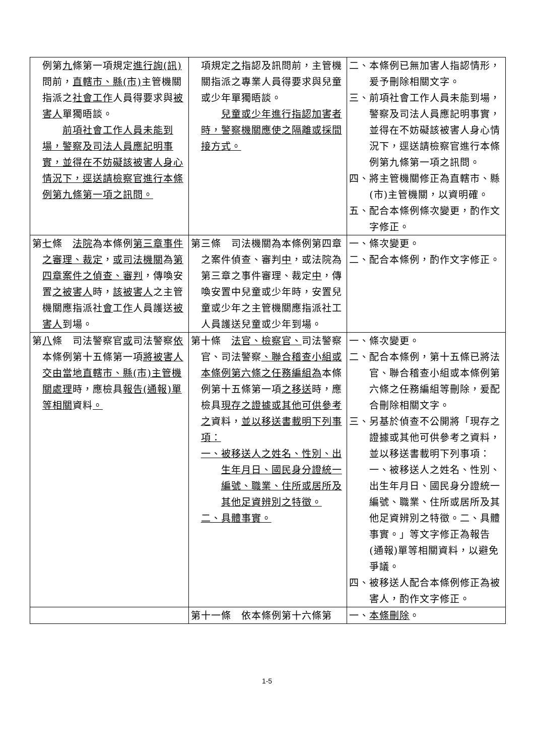| 例第 九 條第一項規定 進行詢(訊) 問前， 直轄市、縣(市) 主管機關指派之 社會工作 人員得要求與 被害人 單獨晤談。 前項社會工作人員未能到場，警察及司法人員應記明事實，並得在不妨礙該被害人身心情況下，逕送請檢察官進行本條例第九條第一項之訊問。 | 項規定 之 指認及訊問前，主管機關指派之專業人員得要求與兒童或少年單獨晤談。 兒童或少年進行指認加害者時，警察機關應使之隔離或採間接方式。 | 二、本條例已無加害人指認情形，爰予刪除相關文字。 三、前項社會工作人員未能到場，警察及司法人員應記明事實，並得在不妨礙該被害人身心情況下，逕送請檢察官進行本條例第九條第一項之訊問。 四、將主管機關修正為直轄市、縣 (市)主管機關，以資明確。 五、配合本條例條次變更，酌作文字修正。 |
| 第 七 條 法院 為本條例 第三章事件之審理、裁定 ， 或司法機關 為 第四章案件之偵查、審判 ，傳喚安置 之被害人 時， 該被害人 之主管機關應指派社 會 工 作 人員護送 被害人 到場。 | 第三條 司法機關為本條例第四章之案件偵查、審判 中 ，或法院為第三章之事件審理、裁定 中 ，傳喚安置中兒童或少年時，安置兒童或少年之主管機關應指派社工人員護送兒童或少年到場。 | 一、條次變更。 二、配合本條例，酌作文字修正。 |
| 第 八 條 司法警察官 或 司法警察 依 本條例第十五條第一項 將被害人交由當地直轄市、縣(市)主管機關處理 時，應檢具 報告(通報)單等相關 資料 。 | 第十條 法官、檢察官、 司法警察官、司法警察 、聯合稽查小組或本條例第六條之任務編組為 本條例第十五條第一項 之移送 時，應檢具 現存之證據或其他可供參考之 資料， 並以移送書載明下列事項： 一、被移送人之姓名、性別、出生年月日、國民身分證統一編號、職業、住所或居所及其他足資辨別之特徵。 二、具體事實。 | 一、條次變更。 二、配合本條例，第十五條已將法官、聯合稽查小組或本條例第六條之任務編組等刪除，爰配合刪除相關文字。 三、另基於偵查不公開將「現存之證據或其他可供參考之資料，並以移送書載明下列事項：一、被移送人之姓名、性別、出生年月日、國民身分證統一編號、職業、住所或居所及其他足資辨別之特徵。二、具體事實。」等文字修正為報告(通報)單等相關資料，以避免爭議。 四、被移送人配合本條例修正為被害人，酌作文字修正。 |
| | 第十一條 依本條例第十六條第 | 一、 本條刪除 。 |
1-5